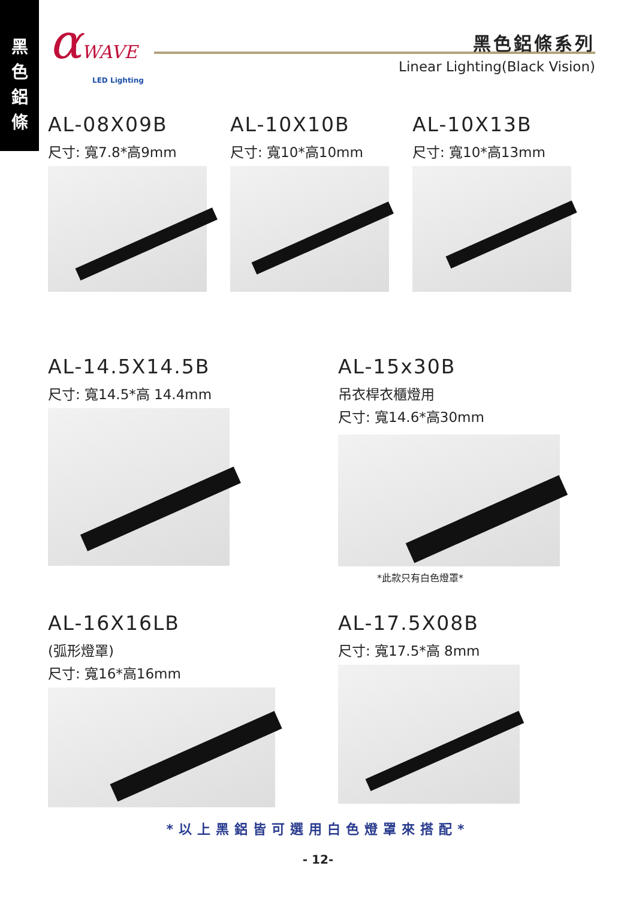黑
色
鋁
條
αWAVE
LED Lighting
黑色鋁條系列
Linear Lighting(Black Vision)
AL-08X09B
尺寸: 寬7.8*高9mm
AL-10X10B
尺寸: 寬10*高10mm
AL-10X13B
尺寸: 寬10*高13mm
AL-14.5X14.5B
尺寸: 寬14.5*高 14.4mm
AL-15x30B
吊衣桿衣櫃燈用
尺寸: 寬14.6*高30mm
*此款只有白色燈罩*
AL-16X16LB
(弧形燈罩)
尺寸: 寬16*高16mm
AL-17.5X08B
尺寸: 寬17.5*高 8mm
*以上黑鋁皆可選用白色燈罩來搭配*
- 12-